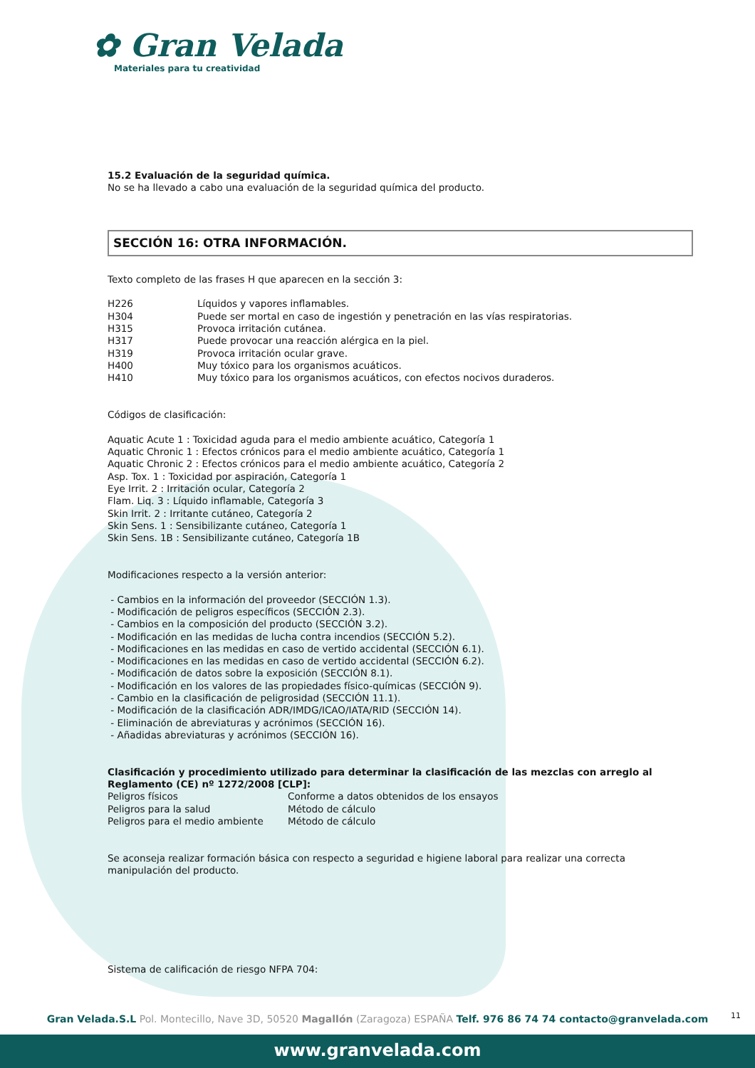✿ Gran Velada
Materiales para tu creatividad
15.2 Evaluación de la seguridad química.
No se ha llevado a cabo una evaluación de la seguridad química del producto.
SECCIÓN 16: OTRA INFORMACIÓN.
Texto completo de las frases H que aparecen en la sección 3:
| H226 | Líquidos y vapores inflamables. |
| H304 | Puede ser mortal en caso de ingestión y penetración en las vías respiratorias. |
| H315 | Provoca irritación cutánea. |
| H317 | Puede provocar una reacción alérgica en la piel. |
| H319 | Provoca irritación ocular grave. |
| H400 | Muy tóxico para los organismos acuáticos. |
| H410 | Muy tóxico para los organismos acuáticos, con efectos nocivos duraderos. |
Códigos de clasificación:
Aquatic Acute 1 : Toxicidad aguda para el medio ambiente acuático, Categoría 1
Aquatic Chronic 1 : Efectos crónicos para el medio ambiente acuático, Categoría 1
Aquatic Chronic 2 : Efectos crónicos para el medio ambiente acuático, Categoría 2
Asp. Tox. 1 : Toxicidad por aspiración, Categoría 1
Eye Irrit. 2 : Irritación ocular, Categoría 2
Flam. Liq. 3 : Líquido inflamable, Categoría 3
Skin Irrit. 2 : Irritante cutáneo, Categoría 2
Skin Sens. 1 : Sensibilizante cutáneo, Categoría 1
Skin Sens. 1B : Sensibilizante cutáneo, Categoría 1B
Modificaciones respecto a la versión anterior:
- Cambios en la información del proveedor (SECCIÓN 1.3).
- Modificación de peligros específicos (SECCIÓN 2.3).
- Cambios en la composición del producto (SECCIÓN 3.2).
- Modificación en las medidas de lucha contra incendios (SECCIÓN 5.2).
- Modificaciones en las medidas en caso de vertido accidental (SECCIÓN 6.1).
- Modificaciones en las medidas en caso de vertido accidental (SECCIÓN 6.2).
- Modificación de datos sobre la exposición (SECCIÓN 8.1).
- Modificación en los valores de las propiedades físico-químicas (SECCIÓN 9).
- Cambio en la clasificación de peligrosidad (SECCIÓN 11.1).
- Modificación de la clasificación ADR/IMDG/ICAO/IATA/RID (SECCIÓN 14).
- Eliminación de abreviaturas y acrónimos (SECCIÓN 16).
- Añadidas abreviaturas y acrónimos (SECCIÓN 16).
Clasificación y procedimiento utilizado para determinar la clasificación de las mezclas con arreglo al Reglamento (CE) nº 1272/2008 [CLP]:
| Peligros físicos | Conforme a datos obtenidos de los ensayos |
| Peligros para la salud | Método de cálculo |
| Peligros para el medio ambiente | Método de cálculo |
Se aconseja realizar formación básica con respecto a seguridad e higiene laboral para realizar una correcta manipulación del producto.
Sistema de calificación de riesgo NFPA 704:
11 Gran Velada.S.L Pol. Montecillo, Nave 3D, 50520 Magallón (Zaragoza) ESPAÑA Telf. 976 86 74 74 contacto@granvelada.com
www.granvelada.com